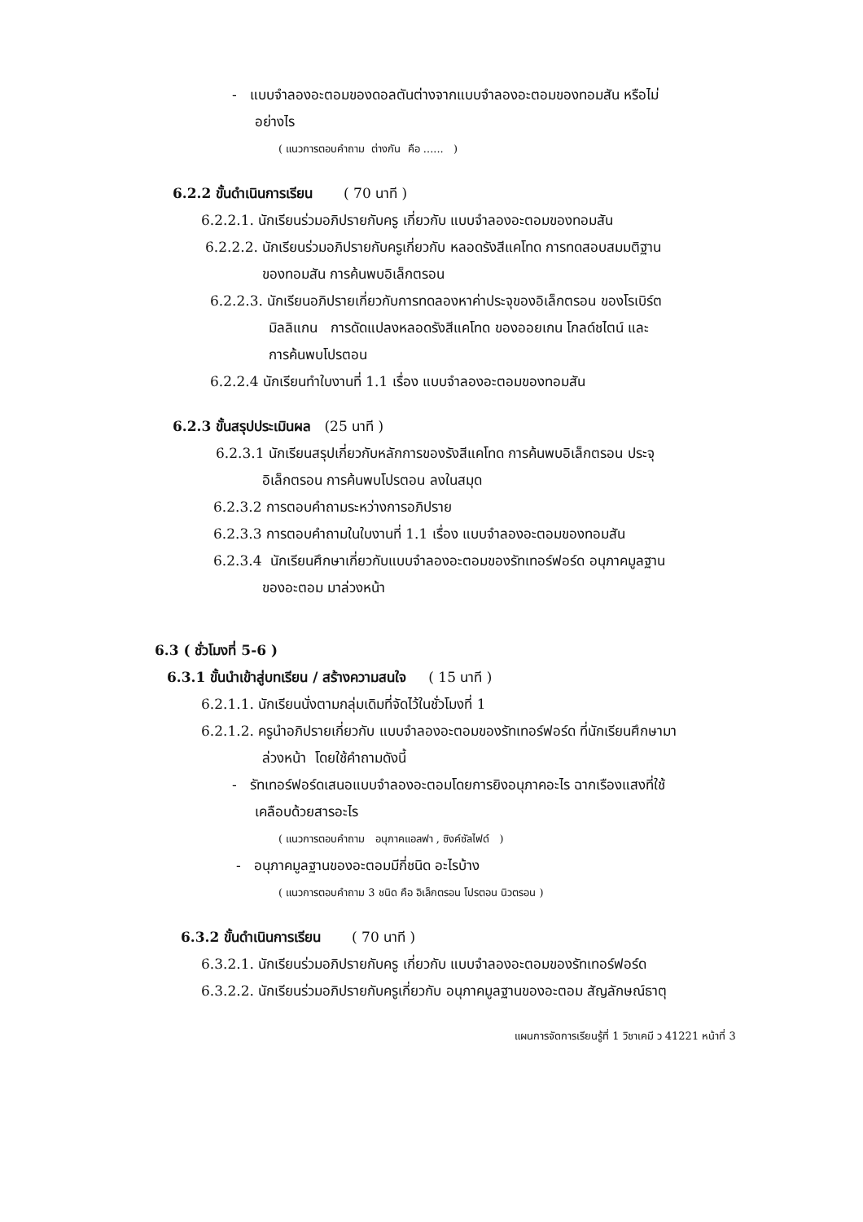- แบบจำลองอะตอมของดอลตันต่างจากแบบจำลองอะตอมของทอมสัน หรือไม่
อย่างไร
( แนวการตอบคำถาม ต่างกัน คือ ...... )
6.2.2 ขั้นดำเนินการเรียน ( 70 นาที )
6.2.2.1. นักเรียนร่วมอภิปรายกับครู เกี่ยวกับ แบบจำลองอะตอมของทอมสัน
6.2.2.2. นักเรียนร่วมอภิปรายกับครูเกี่ยวกับ หลอดรังสีแคโทด การทดสอบสมมติฐาน
ของทอมสัน การค้นพบอิเล็กตรอน
6.2.2.3. นักเรียนอภิปรายเกี่ยวกับการทดลองหาค่าประจุของอิเล็กตรอน ของโรเบิร์ต
มิลลิแกน การดัดแปลงหลอดรังสีแคโทด ของออยเกน โกลด์ชไตน์ และ
การค้นพบโปรตอน
6.2.2.4 นักเรียนทำใบงานที่ 1.1 เรื่อง แบบจำลองอะตอมของทอมสัน
6.2.3 ขั้นสรุปประเมินผล (25 นาที )
6.2.3.1 นักเรียนสรุปเกี่ยวกับหลักการของรังสีแคโทด การค้นพบอิเล็กตรอน ประจุ
อิเล็กตรอน การค้นพบโปรตอน ลงในสมุด
6.2.3.2 การตอบคำถามระหว่างการอภิปราย
6.2.3.3 การตอบคำถามในใบงานที่ 1.1 เรื่อง แบบจำลองอะตอมของทอมสัน
6.2.3.4 นักเรียนศึกษาเกี่ยวกับแบบจำลองอะตอมของรัทเทอร์ฟอร์ด อนุภาคมูลฐาน
ของอะตอม มาล่วงหน้า
6.3 ( ชั่วโมงที่ 5-6 )
6.3.1 ขั้นนำเข้าสู่บทเรียน / สร้างความสนใจ ( 15 นาที )
6.2.1.1. นักเรียนนั่งตามกลุ่มเดิมที่จัดไว้ในชั่วโมงที่ 1
6.2.1.2. ครูนำอภิปรายเกี่ยวกับ แบบจำลองอะตอมของรัทเทอร์ฟอร์ด ที่นักเรียนศึกษามา
ล่วงหน้า โดยใช้คำถามดังนี้
- รัทเทอร์ฟอร์ดเสนอแบบจำลองอะตอมโดยการยิงอนุภาคอะไร ฉากเรืองแสงที่ใช้
เคลือบด้วยสารอะไร
( แนวการตอบคำถาม อนุภาคแอลฟา , ซิงค์ซัลไฟด์ )
- อนุภาคมูลฐานของอะตอมมีกี่ชนิด อะไรบ้าง
( แนวการตอบคำถาม 3 ชนิด คือ อิเล็กตรอน โปรตอน นิวตรอน )
6.3.2 ขั้นดำเนินการเรียน ( 70 นาที )
6.3.2.1. นักเรียนร่วมอภิปรายกับครู เกี่ยวกับ แบบจำลองอะตอมของรัทเทอร์ฟอร์ด
6.3.2.2. นักเรียนร่วมอภิปรายกับครูเกี่ยวกับ อนุภาคมูลฐานของอะตอม สัญลักษณ์ธาตุ
แผนการจัดการเรียนรู้ที่ 1 วิชาเคมี ว 41221 หน้าที่ 3